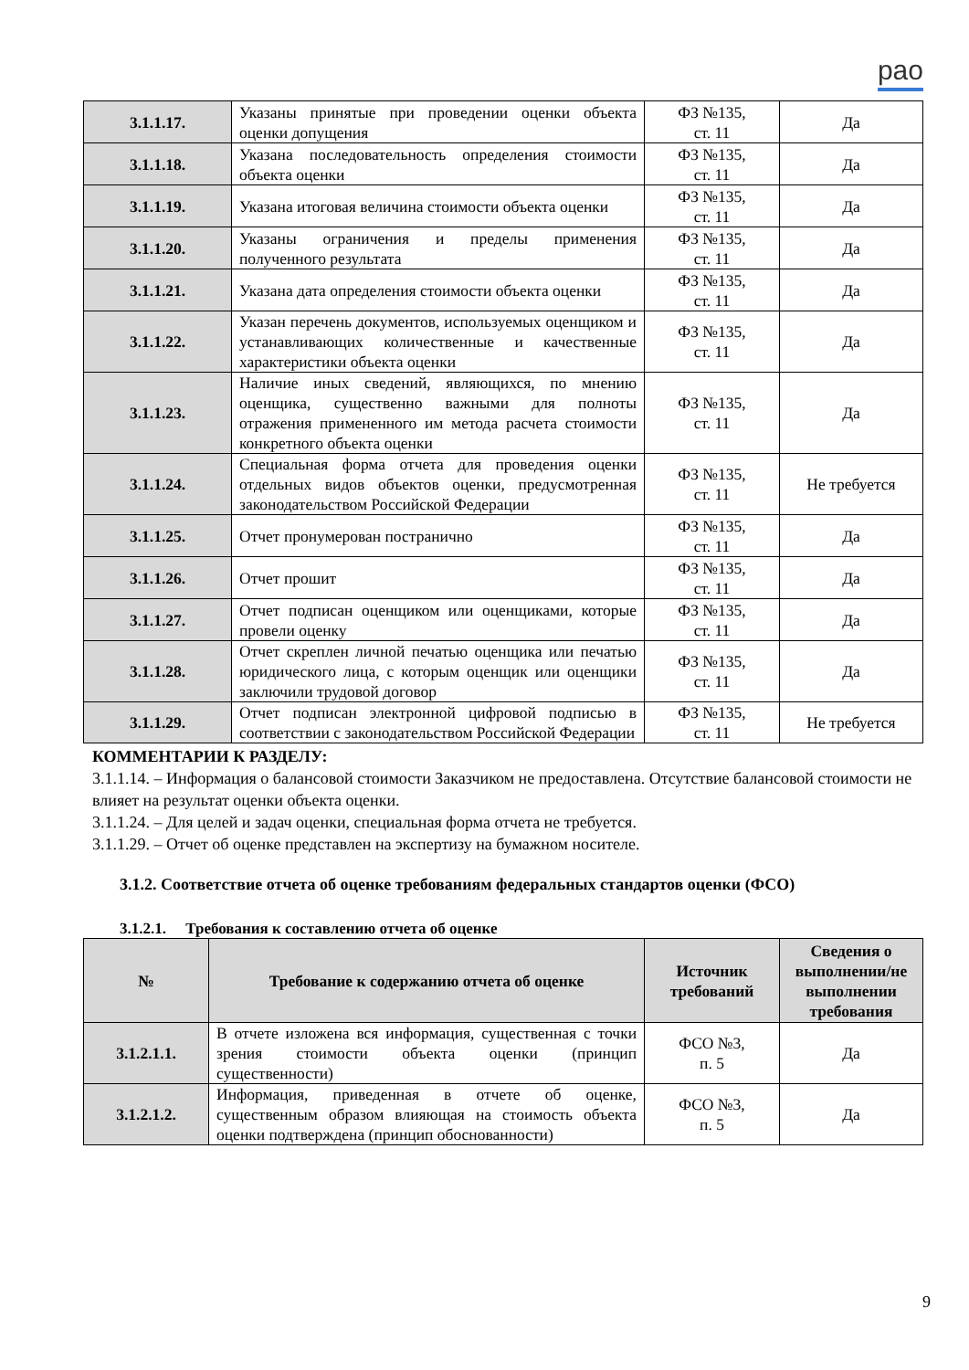рао
| 3.1.1.17. | Указаны принятые при проведении оценки объекта оценки допущения | ФЗ №135, ст. 11 | Да |
| 3.1.1.18. | Указана последовательность определения стоимости объекта оценки | ФЗ №135, ст. 11 | Да |
| 3.1.1.19. | Указана итоговая величина стоимости объекта оценки | ФЗ №135, ст. 11 | Да |
| 3.1.1.20. | Указаны ограничения и пределы применения полученного результата | ФЗ №135, ст. 11 | Да |
| 3.1.1.21. | Указана дата определения стоимости объекта оценки | ФЗ №135, ст. 11 | Да |
| 3.1.1.22. | Указан перечень документов, используемых оценщиком и устанавливающих количественные и качественные характеристики объекта оценки | ФЗ №135, ст. 11 | Да |
| 3.1.1.23. | Наличие иных сведений, являющихся, по мнению оценщика, существенно важными для полноты отражения примененного им метода расчета стоимости конкретного объекта оценки | ФЗ №135, ст. 11 | Да |
| 3.1.1.24. | Специальная форма отчета для проведения оценки отдельных видов объектов оценки, предусмотренная законодательством Российской Федерации | ФЗ №135, ст. 11 | Не требуется |
| 3.1.1.25. | Отчет пронумерован постранично | ФЗ №135, ст. 11 | Да |
| 3.1.1.26. | Отчет прошит | ФЗ №135, ст. 11 | Да |
| 3.1.1.27. | Отчет подписан оценщиком или оценщиками, которые провели оценку | ФЗ №135, ст. 11 | Да |
| 3.1.1.28. | Отчет скреплен личной печатью оценщика или печатью юридического лица, с которым оценщик или оценщики заключили трудовой договор | ФЗ №135, ст. 11 | Да |
| 3.1.1.29. | Отчет подписан электронной цифровой подписью в соответствии с законодательством Российской Федерации | ФЗ №135, ст. 11 | Не требуется |
КОММЕНТАРИИ К РАЗДЕЛУ:
3.1.1.14. – Информация о балансовой стоимости Заказчиком не предоставлена. Отсутствие балансовой стоимости не влияет на результат оценки объекта оценки.
3.1.1.24. – Для целей и задач оценки, специальная форма отчета не требуется.
3.1.1.29. – Отчет об оценке представлен на экспертизу на бумажном носителе.
3.1.2. Соответствие отчета об оценке требованиям федеральных стандартов оценки (ФСО)
3.1.2.1. Требования к составлению отчета об оценке
| № | Требование к содержанию отчета об оценке | Источник требований | Сведения о выполнении/не выполнении требования |
| --- | --- | --- | --- |
| 3.1.2.1.1. | В отчете изложена вся информация, существенная с точки зрения стоимости объекта оценки (принцип существенности) | ФСО №3, п. 5 | Да |
| 3.1.2.1.2. | Информация, приведенная в отчете об оценке, существенным образом влияющая на стоимость объекта оценки подтверждена (принцип обоснованности) | ФСО №3, п. 5 | Да |
9